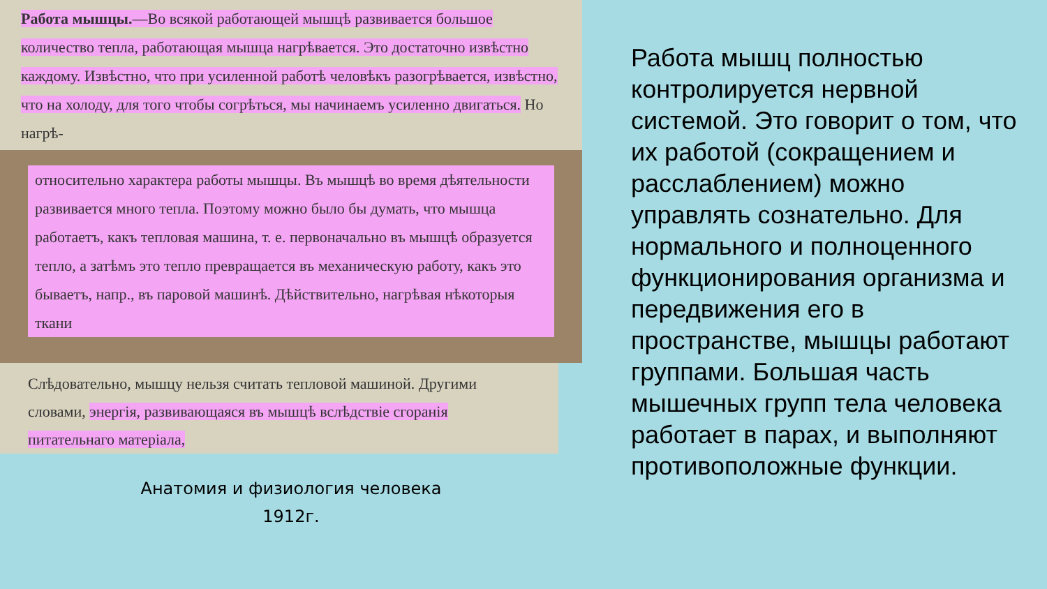Работа мышцы.—Во всякой работающей мышцѣ развивается большое количество тепла, работающая мышца нагрѣвается. Это достаточно извѣстно каждому. Извѣстно, что при усиленной работѣ человѣкъ разогрѣвается, извѣстно, что на холоду, для того чтобы согрѣться, мы начинаемъ усиленно двигаться. Но нагрѣ-
относительно характера работы мышцы. Въ мышцѣ во время дѣятельности развивается много тепла. Поэтому можно было бы думать, что мышца работаетъ, какъ тепловая машина, т. е. первоначально въ мышцѣ образуется тепло, а затѣмъ это тепло превращается въ механическую работу, какъ это бываетъ, напр., въ паровой машинѣ. Дѣйствительно, нагрѣвая нѣкоторыя ткани
Слѣдовательно, мышцу нельзя считать тепловой машиной. Другими словами, энергія, развивающаяся въ мышцѣ вслѣдствіе сгоранія питательнаго матеріала,
Анатомия и физиология человека
1912г.
Работа мышц полностью контролируется нервной системой. Это говорит о том, что их работой (сокращением и расслаблением) можно управлять сознательно. Для нормального и полноценного функционирования организма и передвижения его в пространстве, мышцы работают группами. Большая часть мышечных групп тела человека работает в парах, и выполняют противоположные функции.